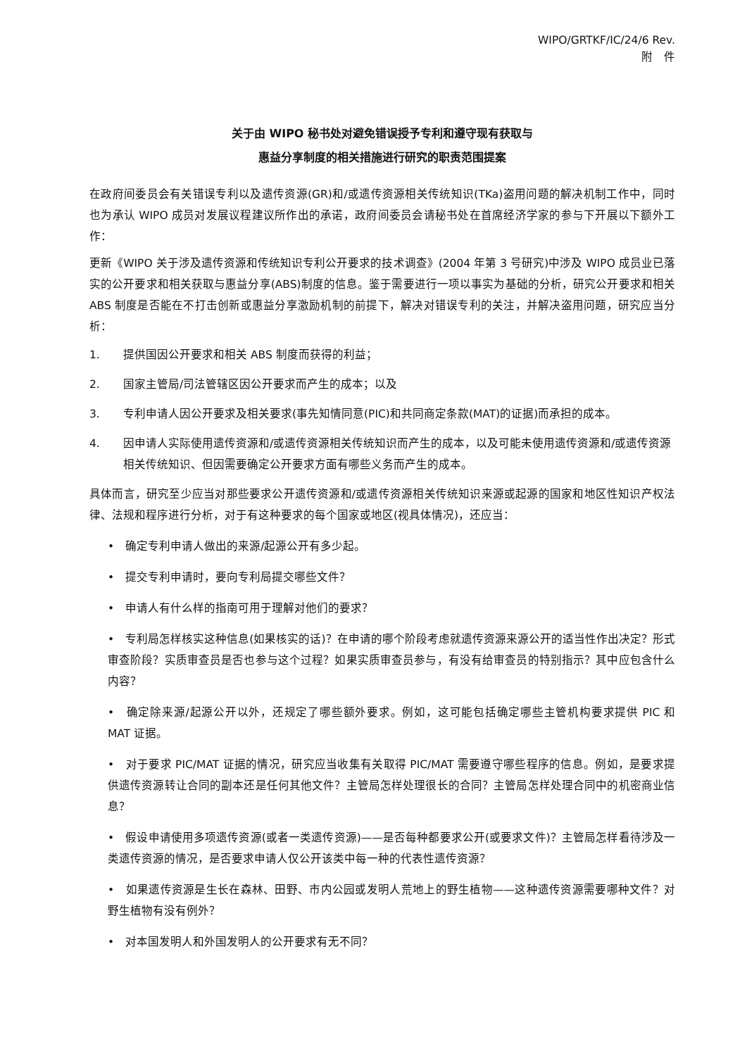WIPO/GRTKF/IC/24/6 Rev.
附　件
关于由 WIPO 秘书处对避免错误授予专利和遵守现有获取与
惠益分享制度的相关措施进行研究的职责范围提案
在政府间委员会有关错误专利以及遗传资源(GR)和/或遗传资源相关传统知识(TKa)盗用问题的解决机制工作中，同时也为承认 WIPO 成员对发展议程建议所作出的承诺，政府间委员会请秘书处在首席经济学家的参与下开展以下额外工作：
更新《WIPO 关于涉及遗传资源和传统知识专利公开要求的技术调查》(2004 年第 3 号研究)中涉及 WIPO 成员业已落实的公开要求和相关获取与惠益分享(ABS)制度的信息。鉴于需要进行一项以事实为基础的分析，研究公开要求和相关 ABS 制度是否能在不打击创新或惠益分享激励机制的前提下，解决对错误专利的关注，并解决盗用问题，研究应当分析：
1. 提供国因公开要求和相关 ABS 制度而获得的利益；
2. 国家主管局/司法管辖区因公开要求而产生的成本；以及
3. 专利申请人因公开要求及相关要求(事先知情同意(PIC)和共同商定条款(MAT)的证据)而承担的成本。
4. 因申请人实际使用遗传资源和/或遗传资源相关传统知识而产生的成本，以及可能未使用遗传资源和/或遗传资源相关传统知识、但因需要确定公开要求方面有哪些义务而产生的成本。
具体而言，研究至少应当对那些要求公开遗传资源和/或遗传资源相关传统知识来源或起源的国家和地区性知识产权法律、法规和程序进行分析，对于有这种要求的每个国家或地区(视具体情况)，还应当：
•　确定专利申请人做出的来源/起源公开有多少起。
•　提交专利申请时，要向专利局提交哪些文件？
•　申请人有什么样的指南可用于理解对他们的要求？
•　专利局怎样核实这种信息(如果核实的话)？在申请的哪个阶段考虑就遗传资源来源公开的适当性作出决定？形式审查阶段？实质审查员是否也参与这个过程？如果实质审查员参与，有没有给审查员的特别指示？其中应包含什么内容？
•　确定除来源/起源公开以外，还规定了哪些额外要求。例如，这可能包括确定哪些主管机构要求提供 PIC 和 MAT 证据。
•　对于要求 PIC/MAT 证据的情况，研究应当收集有关取得 PIC/MAT 需要遵守哪些程序的信息。例如，是要求提供遗传资源转让合同的副本还是任何其他文件？主管局怎样处理很长的合同？主管局怎样处理合同中的机密商业信息？
•　假设申请使用多项遗传资源(或者一类遗传资源)——是否每种都要求公开(或要求文件)？主管局怎样看待涉及一类遗传资源的情况，是否要求申请人仅公开该类中每一种的代表性遗传资源？
•　如果遗传资源是生长在森林、田野、市内公园或发明人荒地上的野生植物——这种遗传资源需要哪种文件？对野生植物有没有例外？
•　对本国发明人和外国发明人的公开要求有无不同？